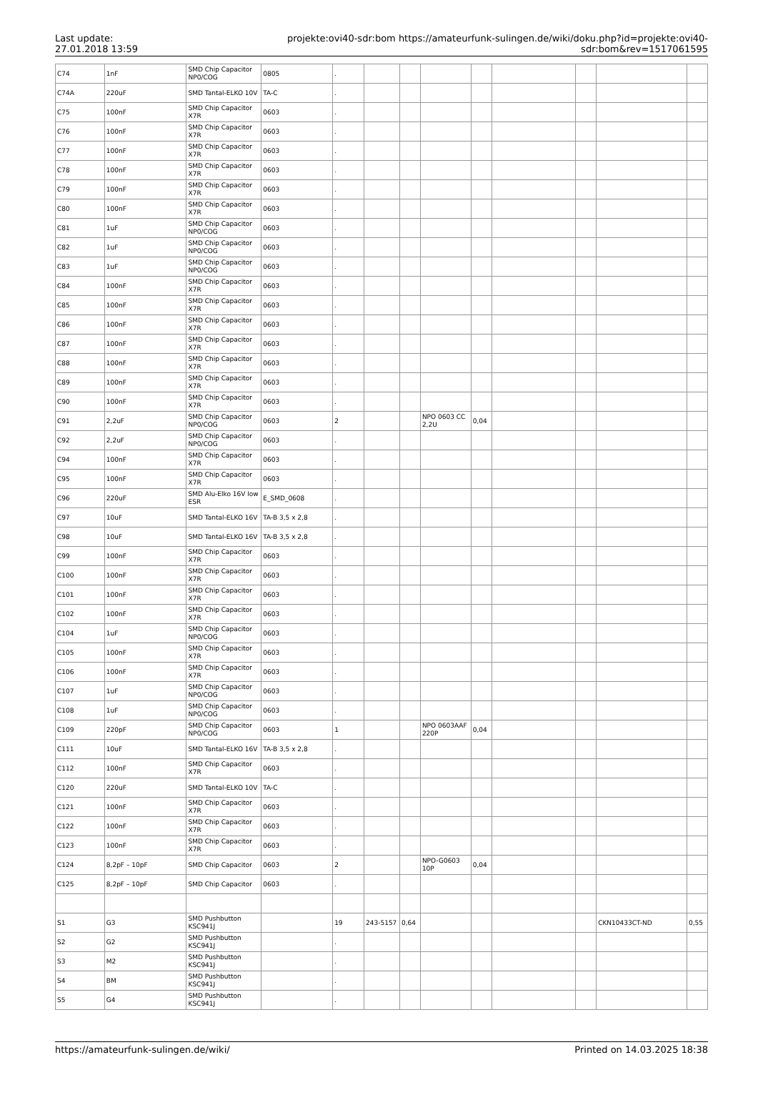Last update:
27.01.2018 13:59
projekte:ovi40-sdr:bom https://amateurfunk-sulingen.de/wiki/doku.php?id=projekte:ovi40-sdr:bom&rev=1517061595
| C74 | 1nF | SMD Chip Capacitor NP0/COG | 0805 | . | | | | | | | | |
| C74A | 220uF | SMD Tantal-ELKO 10V | TA-C | . | | | | | | | | |
| C75 | 100nF | SMD Chip Capacitor X7R | 0603 | . | | | | | | | | |
| C76 | 100nF | SMD Chip Capacitor X7R | 0603 | . | | | | | | | | |
| C77 | 100nF | SMD Chip Capacitor X7R | 0603 | . | | | | | | | | |
| C78 | 100nF | SMD Chip Capacitor X7R | 0603 | . | | | | | | | | |
| C79 | 100nF | SMD Chip Capacitor X7R | 0603 | . | | | | | | | | |
| C80 | 100nF | SMD Chip Capacitor X7R | 0603 | . | | | | | | | | |
| C81 | 1uF | SMD Chip Capacitor NP0/COG | 0603 | . | | | | | | | | |
| C82 | 1uF | SMD Chip Capacitor NP0/COG | 0603 | . | | | | | | | | |
| C83 | 1uF | SMD Chip Capacitor NP0/COG | 0603 | . | | | | | | | | |
| C84 | 100nF | SMD Chip Capacitor X7R | 0603 | . | | | | | | | | |
| C85 | 100nF | SMD Chip Capacitor X7R | 0603 | . | | | | | | | | |
| C86 | 100nF | SMD Chip Capacitor X7R | 0603 | . | | | | | | | | |
| C87 | 100nF | SMD Chip Capacitor X7R | 0603 | . | | | | | | | | |
| C88 | 100nF | SMD Chip Capacitor X7R | 0603 | . | | | | | | | | |
| C89 | 100nF | SMD Chip Capacitor X7R | 0603 | . | | | | | | | | |
| C90 | 100nF | SMD Chip Capacitor X7R | 0603 | . | | | | | | | | |
| C91 | 2,2uF | SMD Chip Capacitor NP0/COG | 0603 | 2 | | | NPO 0603 CC 2,2U | 0,04 | | | | |
| C92 | 2,2uF | SMD Chip Capacitor NP0/COG | 0603 | . | | | | | | | | |
| C94 | 100nF | SMD Chip Capacitor X7R | 0603 | . | | | | | | | | |
| C95 | 100nF | SMD Chip Capacitor X7R | 0603 | . | | | | | | | | |
| C96 | 220uF | SMD Alu-Elko 16V low ESR | E_SMD_0608 | . | | | | | | | | |
| C97 | 10uF | SMD Tantal-ELKO 16V | TA-B 3,5 x 2,8 | . | | | | | | | | |
| C98 | 10uF | SMD Tantal-ELKO 16V | TA-B 3,5 x 2,8 | . | | | | | | | | |
| C99 | 100nF | SMD Chip Capacitor X7R | 0603 | . | | | | | | | | |
| C100 | 100nF | SMD Chip Capacitor X7R | 0603 | . | | | | | | | | |
| C101 | 100nF | SMD Chip Capacitor X7R | 0603 | . | | | | | | | | |
| C102 | 100nF | SMD Chip Capacitor X7R | 0603 | . | | | | | | | | |
| C104 | 1uF | SMD Chip Capacitor NP0/COG | 0603 | . | | | | | | | | |
| C105 | 100nF | SMD Chip Capacitor X7R | 0603 | . | | | | | | | | |
| C106 | 100nF | SMD Chip Capacitor X7R | 0603 | . | | | | | | | | |
| C107 | 1uF | SMD Chip Capacitor NP0/COG | 0603 | . | | | | | | | | |
| C108 | 1uF | SMD Chip Capacitor NP0/COG | 0603 | . | | | | | | | | |
| C109 | 220pF | SMD Chip Capacitor NP0/COG | 0603 | 1 | | | NPO 0603AAF 220P | 0,04 | | | | |
| C111 | 10uF | SMD Tantal-ELKO 16V | TA-B 3,5 x 2,8 | . | | | | | | | | |
| C112 | 100nF | SMD Chip Capacitor X7R | 0603 | . | | | | | | | | |
| C120 | 220uF | SMD Tantal-ELKO 10V | TA-C | . | | | | | | | | |
| C121 | 100nF | SMD Chip Capacitor X7R | 0603 | . | | | | | | | | |
| C122 | 100nF | SMD Chip Capacitor X7R | 0603 | . | | | | | | | | |
| C123 | 100nF | SMD Chip Capacitor X7R | 0603 | . | | | | | | | | |
| C124 | 8,2pF – 10pF | SMD Chip Capacitor | 0603 | 2 | | | NPO-G0603 10P | 0,04 | | | | |
| C125 | 8,2pF – 10pF | SMD Chip Capacitor | 0603 | . | | | | | | | | |
| S1 | G3 | SMD Pushbutton KSC941J | | 19 | 243-5157 | 0,64 | | | | | CKN10433CT-ND | 0,55 |
| S2 | G2 | SMD Pushbutton KSC941J | | . | | | | | | | | |
| S3 | M2 | SMD Pushbutton KSC941J | | . | | | | | | | | |
| S4 | BM | SMD Pushbutton KSC941J | | . | | | | | | | | |
| S5 | G4 | SMD Pushbutton KSC941J | | . | | | | | | | | |
https://amateurfunk-sulingen.de/wiki/ Printed on 14.03.2025 18:38